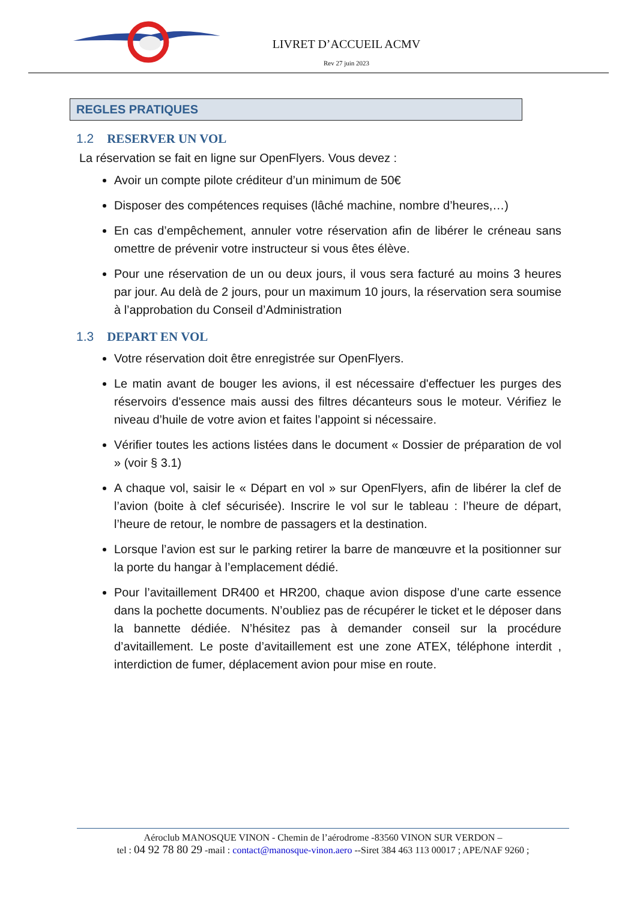LIVRET D’ACCUEIL ACMV
Rev 27 juin 2023
REGLES PRATIQUES
1.2 RESERVER UN VOL
La réservation se fait en ligne sur OpenFlyers. Vous devez :
Avoir un compte pilote créditeur d’un minimum de 50€
Disposer des compétences requises (lâché machine, nombre d’heures,…)
En cas d’empêchement, annuler votre réservation afin de libérer le créneau sans omettre de prévenir votre instructeur si vous êtes élève.
Pour une réservation de un ou deux jours, il vous sera facturé au moins 3 heures par jour. Au delà de 2 jours, pour un maximum 10 jours, la réservation sera soumise à l’approbation du Conseil d’Administration
1.3 DEPART EN VOL
Votre réservation doit être enregistrée sur OpenFlyers.
Le matin avant de bouger les avions, il est nécessaire d'effectuer les purges des réservoirs d'essence mais aussi des filtres décanteurs sous le moteur. Vérifiez le niveau d’huile de votre avion et faites l’appoint si nécessaire.
Vérifier toutes les actions listées dans le document « Dossier de préparation de vol » (voir § 3.1)
A chaque vol, saisir le « Départ en vol » sur OpenFlyers, afin de libérer la clef de l’avion (boite à clef sécurisée). Inscrire le vol sur le tableau : l’heure de départ, l’heure de retour, le nombre de passagers et la destination.
Lorsque l’avion est sur le parking retirer la barre de manœuvre et la positionner sur la porte du hangar à l’emplacement dédié.
Pour l’avitaillement DR400 et HR200, chaque avion dispose d’une carte essence dans la pochette documents. N’oubliez pas de récupérer le ticket et le déposer dans la bannette dédiée. N’hésitez pas à demander conseil sur la procédure d’avitaillement. Le poste d’avitaillement est une zone ATEX, téléphone interdit , interdiction de fumer, déplacement avion pour mise en route.
Aéroclub MANOSQUE VINON - Chemin de l’aérodrome -83560 VINON SUR VERDON –
tel : 04 92 78 80 29 -mail : contact@manosque-vinon.aero --Siret 384 463 113 00017 ; APE/NAF 9260 ;